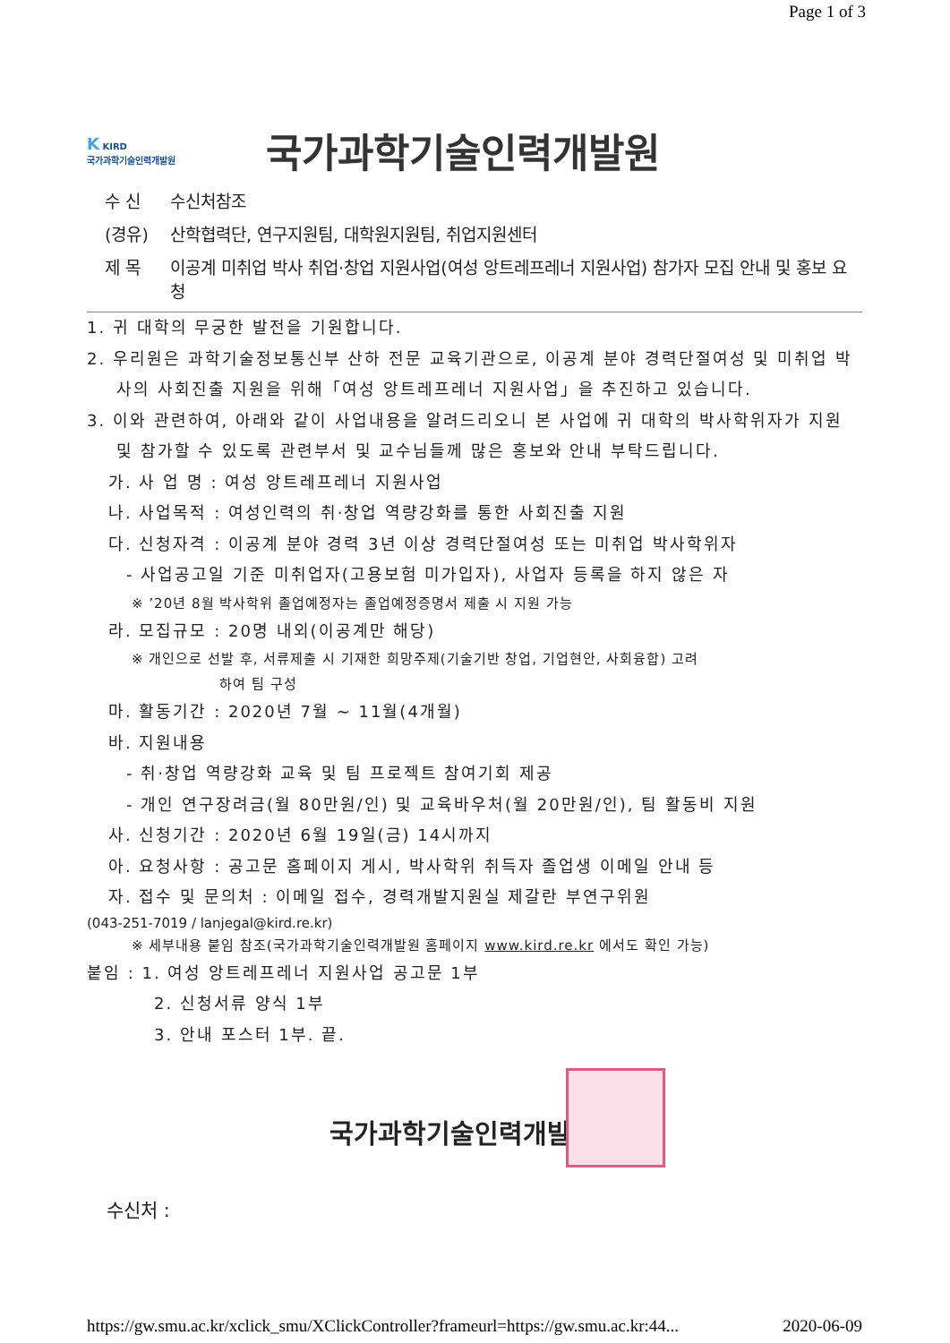Page 1 of 3
K KIRD
국가과학기술인력개발원
국가과학기술인력개발원
수 신 수신처참조
(경유) 산학협력단, 연구지원팀, 대학원지원팀, 취업지원센터
제 목 이공계 미취업 박사 취업·창업 지원사업(여성 앙트레프레너 지원사업) 참가자 모집 안내 및 홍보 요청
1. 귀 대학의 무궁한 발전을 기원합니다.
2. 우리원은 과학기술정보통신부 산하 전문 교육기관으로, 이공계 분야 경력단절여성 및 미취업 박사의 사회진출 지원을 위해「여성 앙트레프레너 지원사업」을 추진하고 있습니다.
3. 이와 관련하여, 아래와 같이 사업내용을 알려드리오니 본 사업에 귀 대학의 박사학위자가 지원 및 참가할 수 있도록 관련부서 및 교수님들께 많은 홍보와 안내 부탁드립니다.
가. 사 업 명 : 여성 앙트레프레너 지원사업
나. 사업목적 : 여성인력의 취·창업 역량강화를 통한 사회진출 지원
다. 신청자격 : 이공계 분야 경력 3년 이상 경력단절여성 또는 미취업 박사학위자
- 사업공고일 기준 미취업자(고용보험 미가입자), 사업자 등록을 하지 않은 자
※ ’20년 8월 박사학위 졸업예정자는 졸업예정증명서 제출 시 지원 가능
라. 모집규모 : 20명 내외(이공계만 해당)
※ 개인으로 선발 후, 서류제출 시 기재한 희망주제(기술기반 창업, 기업현안, 사회융합) 고려
하여 팀 구성
마. 활동기간 : 2020년 7월 ~ 11월(4개월)
바. 지원내용
- 취·창업 역량강화 교육 및 팀 프로젝트 참여기회 제공
- 개인 연구장려금(월 80만원/인) 및 교육바우처(월 20만원/인), 팀 활동비 지원
사. 신청기간 : 2020년 6월 19일(금) 14시까지
아. 요청사항 : 공고문 홈페이지 게시, 박사학위 취득자 졸업생 이메일 안내 등
자. 접수 및 문의처 : 이메일 접수, 경력개발지원실 제갈란 부연구위원
(043-251-7019 / lanjegal@kird.re.kr)
※ 세부내용 붙임 참조(국가과학기술인력개발원 홈페이지 www.kird.re.kr 에서도 확인 가능)
붙임 : 1. 여성 앙트레프레너 지원사업 공고문 1부
2. 신청서류 양식 1부
3. 안내 포스터 1부. 끝.
국가과학기술인력개발원장
수신처 :
https://gw.smu.ac.kr/xclick_smu/XClickController?frameurl=https://gw.smu.ac.kr:44... 2020-06-09